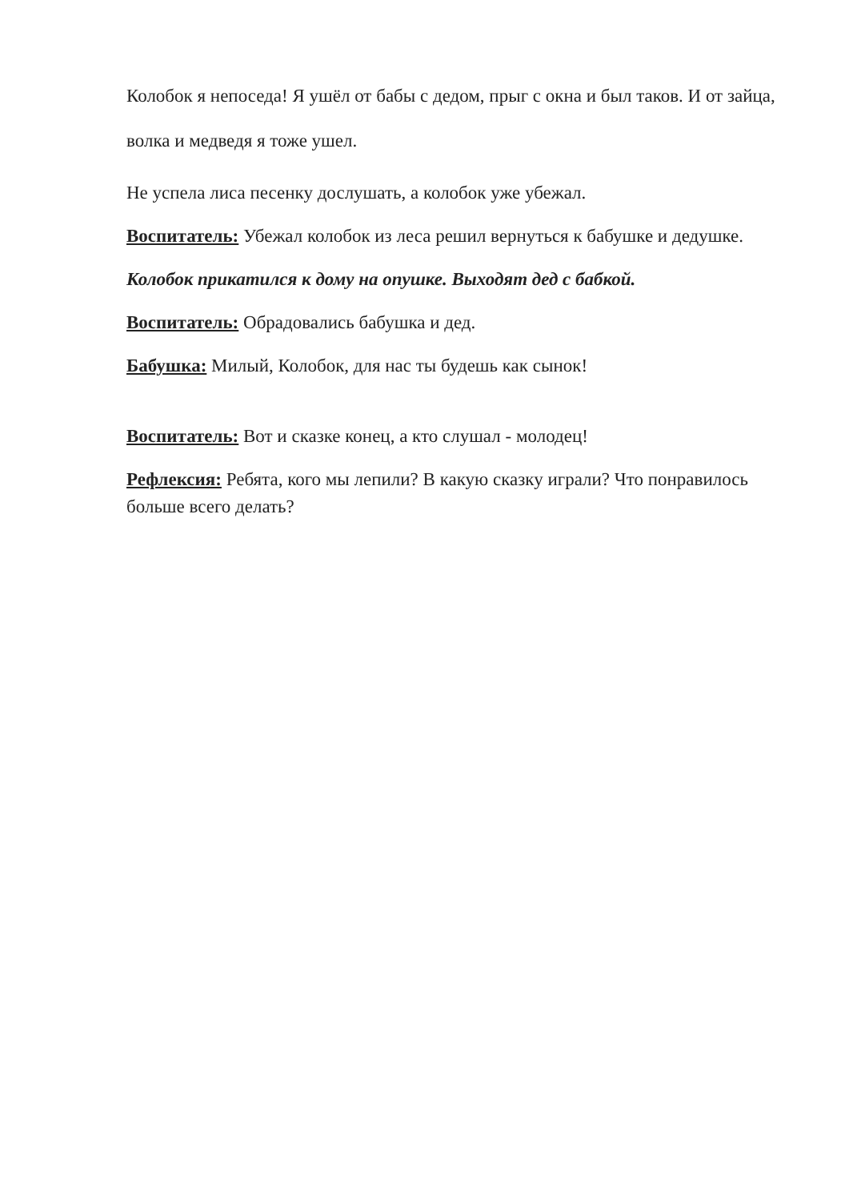Колобок я непоседа! Я ушёл от бабы с дедом, прыг с окна и был таков. И от зайца, волка и медведя я тоже ушел.
Не успела лиса песенку дослушать, а колобок уже убежал.
Воспитатель: Убежал колобок из леса решил вернуться к бабушке и дедушке.
Колобок прикатился к дому на опушке. Выходят дед с бабкой.
Воспитатель: Обрадовались бабушка и дед.
Бабушка: Милый, Колобок, для нас ты будешь как сынок!
Воспитатель: Вот и сказке конец, а кто слушал - молодец!
Рефлексия: Ребята, кого мы лепили? В какую сказку играли? Что понравилось больше всего делать?